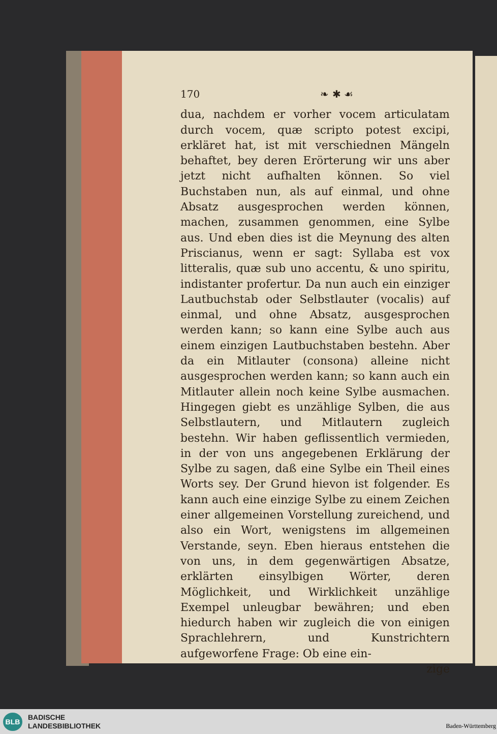170 ❧ ✱ ☙
dua, nachdem er vorher vocem articulatam durch vocem, quæ scripto potest excipi, erkläret hat, ist mit verschiednen Mängeln behaftet, bey deren Erörterung wir uns aber jetzt nicht aufhalten können. So viel Buchstaben nun, als auf einmal, und ohne Absatz ausgesprochen werden können, machen, zusammen genommen, eine Sylbe aus. Und eben dies ist die Meynung des alten Priscianus, wenn er sagt: Syllaba est vox litteralis, quæ sub uno accentu, & uno spiritu, indistanter profertur. Da nun auch ein einziger Lautbuchstab oder Selbstlauter (vocalis) auf einmal, und ohne Absatz, ausgesprochen werden kann; so kann eine Sylbe auch aus einem einzigen Lautbuchstaben bestehn. Aber da ein Mitlauter (consona) alleine nicht ausgesprochen werden kann; so kann auch ein Mitlauter allein noch keine Sylbe ausmachen. Hingegen giebt es unzählige Sylben, die aus Selbstlautern, und Mitlautern zugleich bestehn. Wir haben geflissentlich vermieden, in der von uns angegebenen Erklärung der Sylbe zu sagen, daß eine Sylbe ein Theil eines Worts sey. Der Grund hievon ist folgender. Es kann auch eine einzige Sylbe zu einem Zeichen einer allgemeinen Vorstellung zureichend, und also ein Wort, wenigstens im allgemeinen Verstande, seyn. Eben hieraus entstehen die von uns, in dem gegenwärtigen Absatze, erklärten einsylbigen Wörter, deren Möglichkeit, und Wirklichkeit unzählige Exempel unleugbar bewähren; und eben hiedurch haben wir zugleich die von einigen Sprachlehrern, und Kunstrichtern aufgeworfene Frage: Ob eine ein-
zige
BLB
BADISCHE
LANDESBIBLIOTHEK
Baden-Württemberg